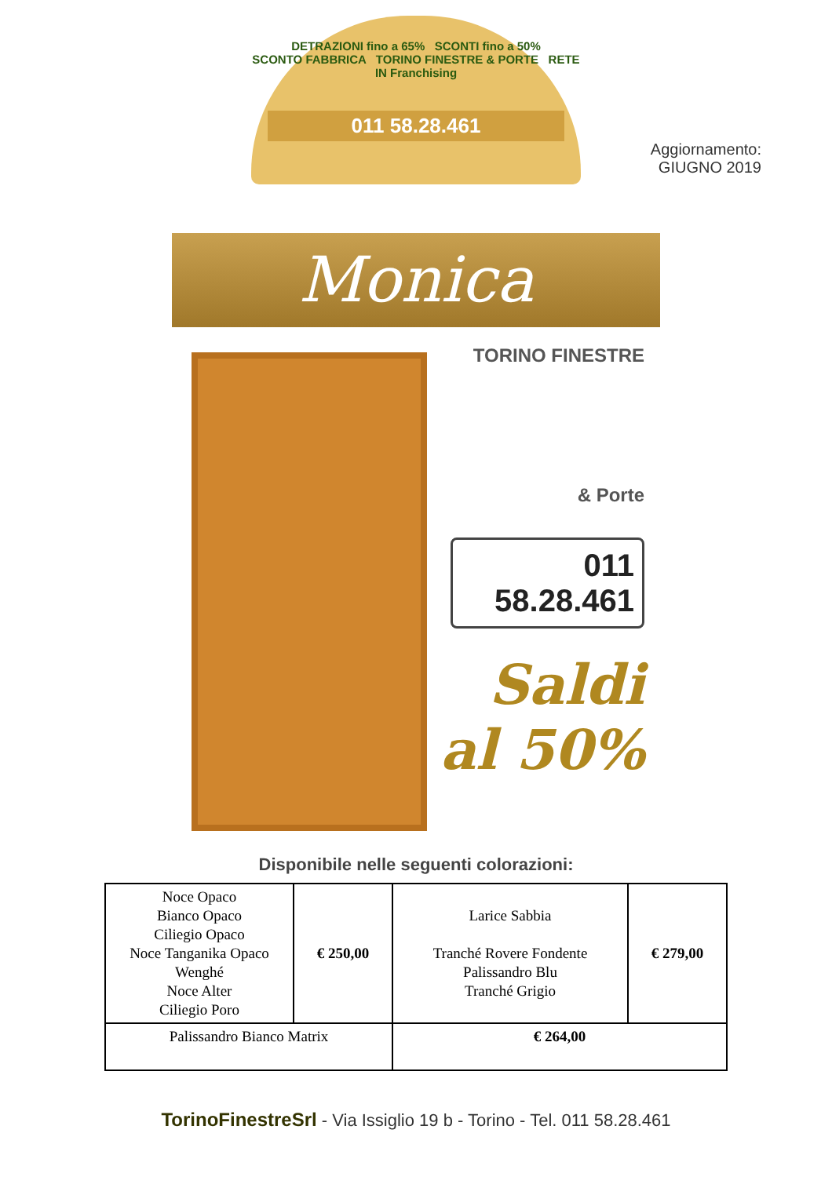DETRAZIONI fino a 65% SCONTI fino a 50%
SCONTO FABBRICA TORINO FINESTRE & PORTE RETE IN Franchising
011 58.28.461
Aggiornamento:
GIUGNO 2019
Monica
TORINO FINESTRE
& Porte
011 58.28.461
Saldi
al 50%
Disponibile nelle seguenti colorazioni:
| Noce Opaco Bianco Opaco Ciliegio Opaco Noce Tanganika Opaco Wenghé Noce Alter Ciliegio Poro | € 250,00 | Larice Sabbia Tranché Rovere Fondente Palissandro Blu Tranché Grigio | € 279,00 |
| Palissandro Bianco Matrix | | € 264,00 | |
TorinoFinestreSrl - Via Issiglio 19 b - Torino - Tel. 011 58.28.461